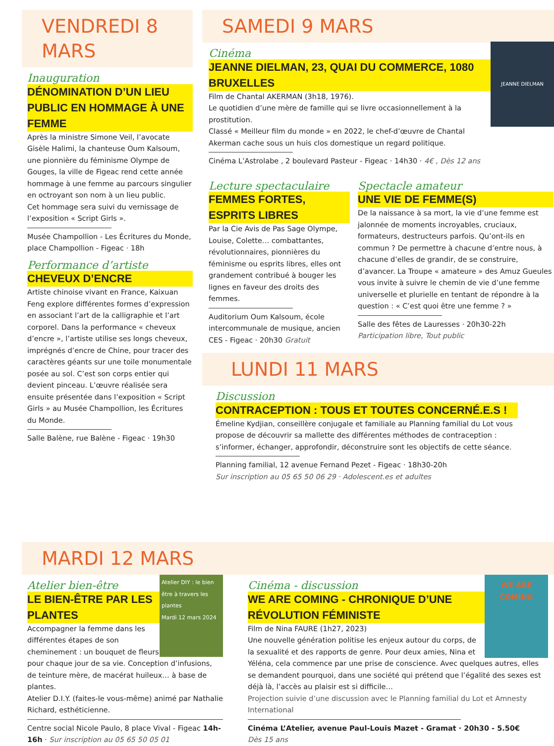VENDREDI 8 MARS
Inauguration
DÉNOMINATION D’UN LIEU PUBLIC EN HOMMAGE À UNE FEMME
Après la ministre Simone Veil, l’avocate Gisèle Halimi, la chanteuse Oum Kalsoum, une pionnière du féminisme Olympe de Gouges, la ville de Figeac rend cette année hommage à une femme au parcours singulier en octroyant son nom à un lieu public.
Cet hommage sera suivi du vernissage de l’exposition « Script Girls ».
Musée Champollion - Les Écritures du Monde, place Champollion - Figeac · 18h
Performance d’artiste
CHEVEUX D’ENCRE
Artiste chinoise vivant en France, Kaixuan Feng explore différentes formes d’expression en associant l’art de la calligraphie et l’art corporel. Dans la performance « cheveux d’encre », l’artiste utilise ses longs cheveux, imprégnés d’encre de Chine, pour tracer des caractères géants sur une toile monumentale posée au sol. C’est son corps entier qui devient pinceau. L’œuvre réalisée sera ensuite présentée dans l’exposition « Script Girls » au Musée Champollion, les Écritures du Monde.
Salle Balène, rue Balène - Figeac · 19h30
SAMEDI 9 MARS
JEANNE DIELMAN
Cinéma
JEANNE DIELMAN, 23, QUAI DU COMMERCE, 1080 BRUXELLES
Film de Chantal AKERMAN (3h18, 1976).
Le quotidien d’une mère de famille qui se livre occasionnellement à la prostitution.
Classé « Meilleur film du monde » en 2022, le chef-d’œuvre de Chantal Akerman cache sous un huis clos domestique un regard politique.
Cinéma L’Astrolabe , 2 boulevard Pasteur - Figeac · 14h30 · 4€ , Dès 12 ans
Lecture spectaculaire
FEMMES FORTES, ESPRITS LIBRES
Par la Cie Avis de Pas Sage Olympe, Louise, Colette… combattantes, révolutionnaires, pionnières du féminisme ou esprits libres, elles ont grandement contribué à bouger les lignes en faveur des droits des femmes.
Auditorium Oum Kalsoum, école intercommunale de musique, ancien CES - Figeac · 20h30 Gratuit
Spectacle amateur
UNE VIE DE FEMME(S)
De la naissance à sa mort, la vie d’une femme est jalonnée de moments incroyables, cruciaux, formateurs, destructeurs parfois. Qu’ont-ils en commun ? De permettre à chacune d’entre nous, à chacune d’elles de grandir, de se construire, d’avancer. La Troupe « amateure » des Amuz Gueules vous invite à suivre le chemin de vie d’une femme universelle et plurielle en tentant de répondre à la question : « C’est quoi être une femme ? »
Salle des fêtes de Lauresses · 20h30-22h
Participation libre, Tout public
LUNDI 11 MARS
Discussion
CONTRACEPTION : TOUS ET TOUTES CONCERNÉ.E.S !
Émeline Kydjian, conseillère conjugale et familiale au Planning familial du Lot vous propose de découvrir sa mallette des différentes méthodes de contraception : s’informer, échanger, approfondir, déconstruire sont les objectifs de cette séance.
Planning familial, 12 avenue Fernand Pezet - Figeac · 18h30-20h
Sur inscription au 05 65 50 06 29 · Adolescent.es et adultes
MARDI 12 MARS
Atelier DIY : le bien être à travers les plantes
Mardi 12 mars 2024
Atelier bien-être
LE BIEN-ÊTRE PAR LES PLANTES
Accompagner la femme dans les différentes étapes de son cheminement : un bouquet de fleurs pour chaque jour de sa vie. Conception d’infusions, de teinture mère, de macérat huileux… à base de plantes.
Atelier D.I.Y. (faites-le vous-même) animé par Nathalie Richard, esthéticienne.
Centre social Nicole Paulo, 8 place Vival - Figeac 14h-16h · Sur inscription au 05 65 50 05 01
WE ARE COMING
Cinéma - discussion
WE ARE COMING - CHRONIQUE D’UNE RÉVOLUTION FÉMINISTE
Film de Nina FAURE (1h27, 2023)
Une nouvelle génération politise les enjeux autour du corps, de la sexualité et des rapports de genre. Pour deux amies, Nina et Yéléna, cela commence par une prise de conscience. Avec quelques autres, elles se demandent pourquoi, dans une société qui prétend que l’égalité des sexes est déjà là, l’accès au plaisir est si difficile…
Projection suivie d’une discussion avec le Planning familial du Lot et Amnesty International
Cinéma L’Atelier, avenue Paul-Louis Mazet - Gramat · 20h30 - 5.50€
Dès 15 ans